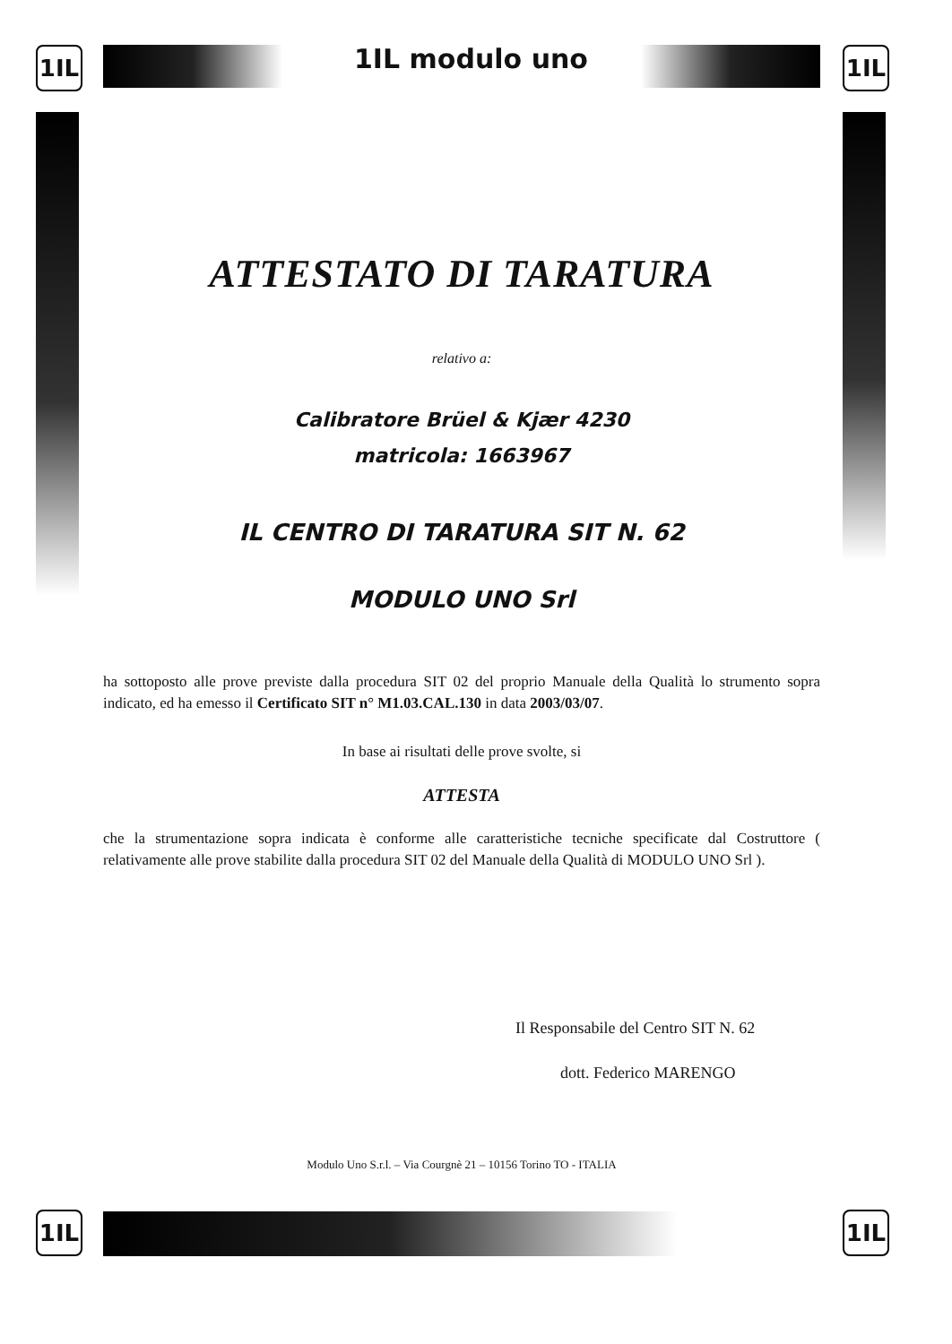1IL 1IL modulo uno 1IL
ATTESTATO DI TARATURA
relativo a:
Calibratore Brüel & Kjær 4230
matricola: 1663967
IL CENTRO DI TARATURA SIT N. 62
MODULO UNO Srl
ha sottoposto alle prove previste dalla procedura SIT 02 del proprio Manuale della Qualità lo strumento sopra indicato, ed ha emesso il Certificato SIT n° M1.03.CAL.130 in data 2003/03/07.
In base ai risultati delle prove svolte, si
ATTESTA
che la strumentazione sopra indicata è conforme alle caratteristiche tecniche specificate dal Costruttore ( relativamente alle prove stabilite dalla procedura SIT 02 del Manuale della Qualità di MODULO UNO Srl ).
Il Responsabile del Centro SIT N. 62
dott. Federico MARENGO
Modulo Uno S.r.l. – Via Courgnè 21 – 10156 Torino TO - ITALIA
1IL 1IL